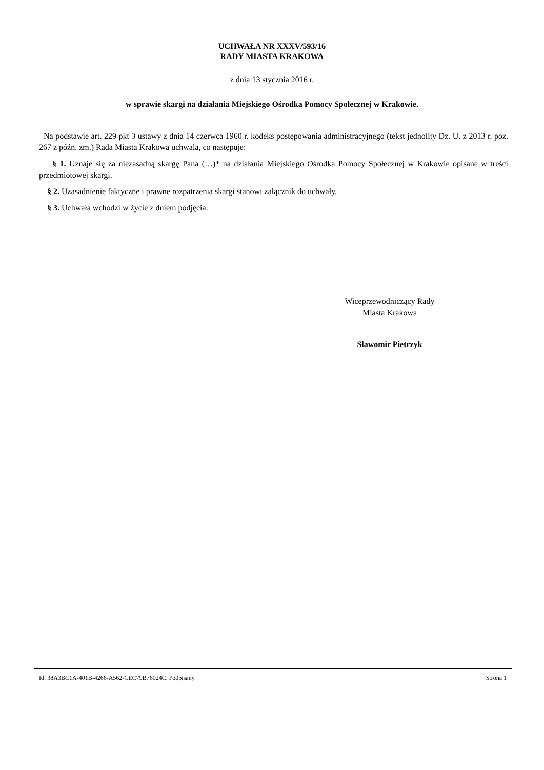UCHWAŁA NR XXXV/593/16
RADY MIASTA KRAKOWA
z dnia 13 stycznia 2016 r.
w sprawie skargi na działania Miejskiego Ośrodka Pomocy Społecznej w Krakowie.
Na podstawie art. 229 pkt 3 ustawy z dnia 14 czerwca 1960 r. kodeks postępowania administracyjnego (tekst jednolity Dz. U. z 2013 r. poz. 267 z późn. zm.) Rada Miasta Krakowa uchwala, co następuje:
§ 1. Uznaje się za niezasadną skargę Pana (…)* na działania Miejskiego Ośrodka Pomocy Społecznej w Krakowie opisane w treści przedmiotowej skargi.
§ 2. Uzasadnienie faktyczne i prawne rozpatrzenia skargi stanowi załącznik do uchwały.
§ 3. Uchwała wchodzi w życie z dniem podjęcia.
Wiceprzewodniczący Rady
Miasta Krakowa
Sławomir Pietrzyk
Id: 38A3BC1A-401B-4266-A562-CEC79B76024C. Podpisany Strona 1